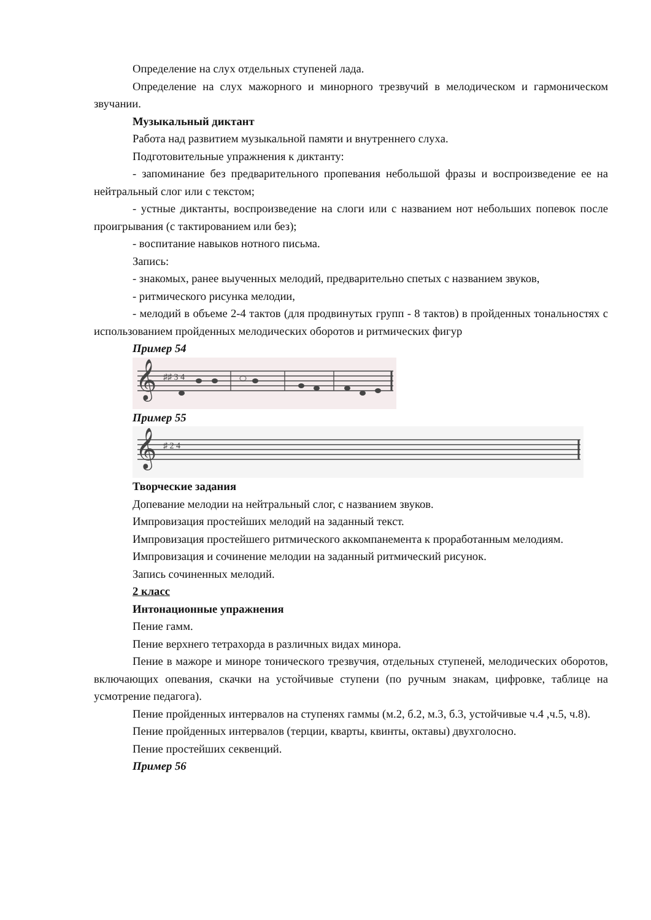Определение на слух отдельных ступеней лада.
Определение на слух мажорного и минорного трезвучий в мелодическом и гармоническом звучании.
Музыкальный диктант
Работа над развитием музыкальной памяти и внутреннего слуха.
Подготовительные упражнения к диктанту:
- запоминание без предварительного пропевания небольшой фразы и воспроизведение ее на нейтральный слог или с текстом;
- устные диктанты, воспроизведение на слоги или с названием нот небольших попевок после проигрывания (с тактированием или без);
- воспитание навыков нотного письма.
Запись:
- знакомых, ранее выученных мелодий, предварительно спетых с названием звуков,
- ритмического рисунка мелодии,
- мелодий в объеме 2-4 тактов (для продвинутых групп - 8 тактов) в пройденных тональностях с использованием пройденных мелодических оборотов и ритмических фигур
Пример 54
𝄞
♯♯ 3 4
Пример 55
𝄞
♯ 2 4
Творческие задания
Допевание мелодии на нейтральный слог, с названием звуков.
Импровизация простейших мелодий на заданный текст.
Импровизация простейшего ритмического аккомпанемента к проработанным мелодиям.
Импровизация и сочинение мелодии на заданный ритмический рисунок.
Запись сочиненных мелодий.
2 класс
Интонационные упражнения
Пение гамм.
Пение верхнего тетрахорда в различных видах минора.
Пение в мажоре и миноре тонического трезвучия, отдельных ступеней, мелодических оборотов, включающих опевания, скачки на устойчивые ступени (по ручным знакам, цифровке, таблице на усмотрение педагога).
Пение пройденных интервалов на ступенях гаммы (м.2, б.2, м.3, б.3, устойчивые ч.4 ,ч.5, ч.8).
Пение пройденных интервалов (терции, кварты, квинты, октавы) двухголосно.
Пение простейших секвенций.
Пример 56